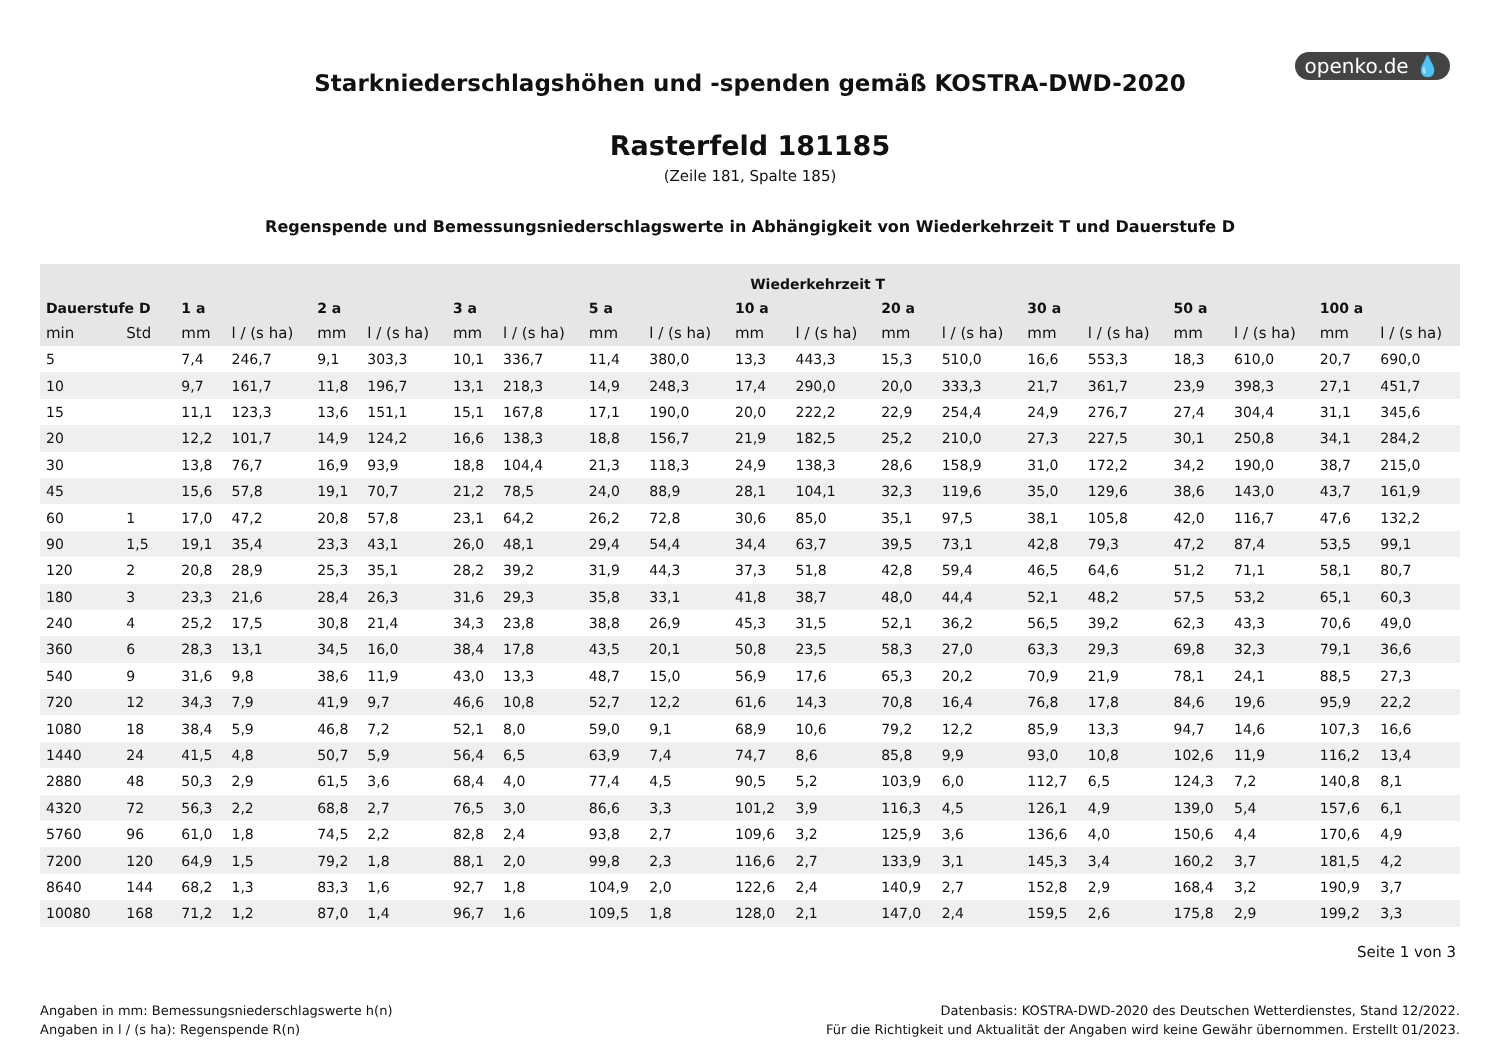openko.de 💧
Starkniederschlagshöhen und -spenden gemäß KOSTRA-DWD-2020
Rasterfeld 181185
(Zeile 181, Spalte 185)
Regenspende und Bemessungsniederschlagswerte in Abhängigkeit von Wiederkehrzeit T und Dauerstufe D
| | | Wiederkehrzeit T | | | | | | | | | | | | | | | | | |
| --- | --- | --- | --- | --- | --- | --- | --- | --- | --- | --- | --- | --- | --- | --- | --- | --- | --- | --- | --- |
| Dauerstufe D | | 1 a | | 2 a | | 3 a | | 5 a | | 10 a | | 20 a | | 30 a | | 50 a | | 100 a | |
| min | Std | mm | l / (s ha) | mm | l / (s ha) | mm | l / (s ha) | mm | l / (s ha) | mm | l / (s ha) | mm | l / (s ha) | mm | l / (s ha) | mm | l / (s ha) | mm | l / (s ha) |
| 5 | | 7,4 | 246,7 | 9,1 | 303,3 | 10,1 | 336,7 | 11,4 | 380,0 | 13,3 | 443,3 | 15,3 | 510,0 | 16,6 | 553,3 | 18,3 | 610,0 | 20,7 | 690,0 |
| 10 | | 9,7 | 161,7 | 11,8 | 196,7 | 13,1 | 218,3 | 14,9 | 248,3 | 17,4 | 290,0 | 20,0 | 333,3 | 21,7 | 361,7 | 23,9 | 398,3 | 27,1 | 451,7 |
| 15 | | 11,1 | 123,3 | 13,6 | 151,1 | 15,1 | 167,8 | 17,1 | 190,0 | 20,0 | 222,2 | 22,9 | 254,4 | 24,9 | 276,7 | 27,4 | 304,4 | 31,1 | 345,6 |
| 20 | | 12,2 | 101,7 | 14,9 | 124,2 | 16,6 | 138,3 | 18,8 | 156,7 | 21,9 | 182,5 | 25,2 | 210,0 | 27,3 | 227,5 | 30,1 | 250,8 | 34,1 | 284,2 |
| 30 | | 13,8 | 76,7 | 16,9 | 93,9 | 18,8 | 104,4 | 21,3 | 118,3 | 24,9 | 138,3 | 28,6 | 158,9 | 31,0 | 172,2 | 34,2 | 190,0 | 38,7 | 215,0 |
| 45 | | 15,6 | 57,8 | 19,1 | 70,7 | 21,2 | 78,5 | 24,0 | 88,9 | 28,1 | 104,1 | 32,3 | 119,6 | 35,0 | 129,6 | 38,6 | 143,0 | 43,7 | 161,9 |
| 60 | 1 | 17,0 | 47,2 | 20,8 | 57,8 | 23,1 | 64,2 | 26,2 | 72,8 | 30,6 | 85,0 | 35,1 | 97,5 | 38,1 | 105,8 | 42,0 | 116,7 | 47,6 | 132,2 |
| 90 | 1,5 | 19,1 | 35,4 | 23,3 | 43,1 | 26,0 | 48,1 | 29,4 | 54,4 | 34,4 | 63,7 | 39,5 | 73,1 | 42,8 | 79,3 | 47,2 | 87,4 | 53,5 | 99,1 |
| 120 | 2 | 20,8 | 28,9 | 25,3 | 35,1 | 28,2 | 39,2 | 31,9 | 44,3 | 37,3 | 51,8 | 42,8 | 59,4 | 46,5 | 64,6 | 51,2 | 71,1 | 58,1 | 80,7 |
| 180 | 3 | 23,3 | 21,6 | 28,4 | 26,3 | 31,6 | 29,3 | 35,8 | 33,1 | 41,8 | 38,7 | 48,0 | 44,4 | 52,1 | 48,2 | 57,5 | 53,2 | 65,1 | 60,3 |
| 240 | 4 | 25,2 | 17,5 | 30,8 | 21,4 | 34,3 | 23,8 | 38,8 | 26,9 | 45,3 | 31,5 | 52,1 | 36,2 | 56,5 | 39,2 | 62,3 | 43,3 | 70,6 | 49,0 |
| 360 | 6 | 28,3 | 13,1 | 34,5 | 16,0 | 38,4 | 17,8 | 43,5 | 20,1 | 50,8 | 23,5 | 58,3 | 27,0 | 63,3 | 29,3 | 69,8 | 32,3 | 79,1 | 36,6 |
| 540 | 9 | 31,6 | 9,8 | 38,6 | 11,9 | 43,0 | 13,3 | 48,7 | 15,0 | 56,9 | 17,6 | 65,3 | 20,2 | 70,9 | 21,9 | 78,1 | 24,1 | 88,5 | 27,3 |
| 720 | 12 | 34,3 | 7,9 | 41,9 | 9,7 | 46,6 | 10,8 | 52,7 | 12,2 | 61,6 | 14,3 | 70,8 | 16,4 | 76,8 | 17,8 | 84,6 | 19,6 | 95,9 | 22,2 |
| 1080 | 18 | 38,4 | 5,9 | 46,8 | 7,2 | 52,1 | 8,0 | 59,0 | 9,1 | 68,9 | 10,6 | 79,2 | 12,2 | 85,9 | 13,3 | 94,7 | 14,6 | 107,3 | 16,6 |
| 1440 | 24 | 41,5 | 4,8 | 50,7 | 5,9 | 56,4 | 6,5 | 63,9 | 7,4 | 74,7 | 8,6 | 85,8 | 9,9 | 93,0 | 10,8 | 102,6 | 11,9 | 116,2 | 13,4 |
| 2880 | 48 | 50,3 | 2,9 | 61,5 | 3,6 | 68,4 | 4,0 | 77,4 | 4,5 | 90,5 | 5,2 | 103,9 | 6,0 | 112,7 | 6,5 | 124,3 | 7,2 | 140,8 | 8,1 |
| 4320 | 72 | 56,3 | 2,2 | 68,8 | 2,7 | 76,5 | 3,0 | 86,6 | 3,3 | 101,2 | 3,9 | 116,3 | 4,5 | 126,1 | 4,9 | 139,0 | 5,4 | 157,6 | 6,1 |
| 5760 | 96 | 61,0 | 1,8 | 74,5 | 2,2 | 82,8 | 2,4 | 93,8 | 2,7 | 109,6 | 3,2 | 125,9 | 3,6 | 136,6 | 4,0 | 150,6 | 4,4 | 170,6 | 4,9 |
| 7200 | 120 | 64,9 | 1,5 | 79,2 | 1,8 | 88,1 | 2,0 | 99,8 | 2,3 | 116,6 | 2,7 | 133,9 | 3,1 | 145,3 | 3,4 | 160,2 | 3,7 | 181,5 | 4,2 |
| 8640 | 144 | 68,2 | 1,3 | 83,3 | 1,6 | 92,7 | 1,8 | 104,9 | 2,0 | 122,6 | 2,4 | 140,9 | 2,7 | 152,8 | 2,9 | 168,4 | 3,2 | 190,9 | 3,7 |
| 10080 | 168 | 71,2 | 1,2 | 87,0 | 1,4 | 96,7 | 1,6 | 109,5 | 1,8 | 128,0 | 2,1 | 147,0 | 2,4 | 159,5 | 2,6 | 175,8 | 2,9 | 199,2 | 3,3 |
Seite 1 von 3
Angaben in mm: Bemessungsniederschlagswerte h(n)
Angaben in l / (s ha): Regenspende R(n)
Datenbasis: KOSTRA-DWD-2020 des Deutschen Wetterdienstes, Stand 12/2022.
Für die Richtigkeit und Aktualität der Angaben wird keine Gewähr übernommen. Erstellt 01/2023.